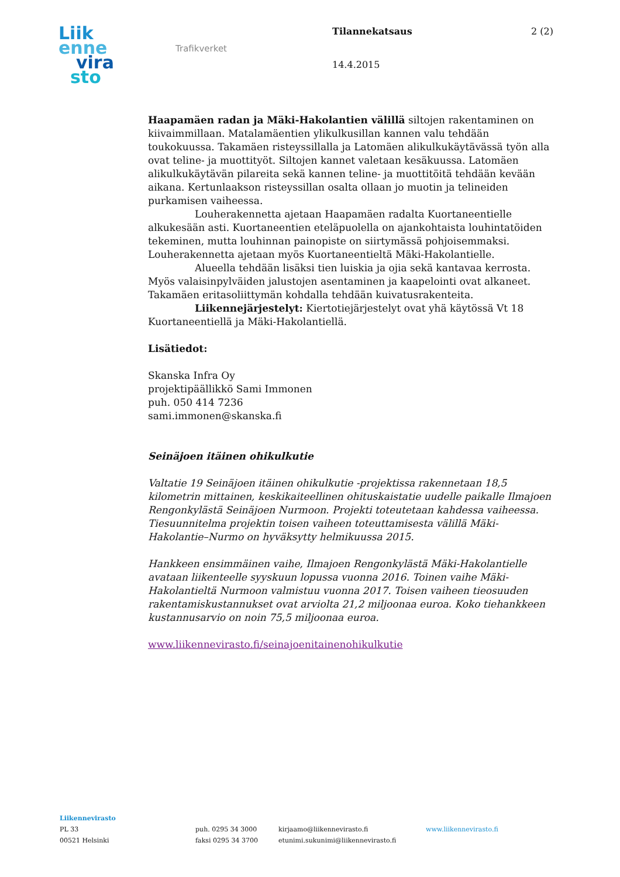Liik
enne
vira
sto
Trafikverket
Tilannekatsaus
14.4.2015
2 (2)
Haapamäen radan ja Mäki-Hakolantien välillä siltojen rakentaminen on kiivaimmillaan. Matalamäentien ylikulkusillan kannen valu tehdään toukokuussa. Takamäen risteyssillalla ja Latomäen alikulkukäytävässä työn alla ovat teline- ja muottityöt. Siltojen kannet valetaan kesäkuussa. Latomäen alikulkukäytävän pilareita sekä kannen teline- ja muottitöitä tehdään kevään aikana. Kertunlaakson risteyssillan osalta ollaan jo muotin ja telineiden purkamisen vaiheessa.
Louherakennetta ajetaan Haapamäen radalta Kuortaneentielle alkukesään asti. Kuortaneentien eteläpuolella on ajankohtaista louhintatöiden tekeminen, mutta louhinnan painopiste on siirtymässä pohjoisemmaksi. Louherakennetta ajetaan myös Kuortaneentieltä Mäki-Hakolantielle.
Alueella tehdään lisäksi tien luiskia ja ojia sekä kantavaa kerrosta. Myös valaisinpylväiden jalustojen asentaminen ja kaapelointi ovat alkaneet. Takamäen eritasoliittymän kohdalla tehdään kuivatusrakenteita.
Liikennejärjestelyt: Kiertotiejärjestelyt ovat yhä käytössä Vt 18 Kuortaneentiellä ja Mäki-Hakolantiellä.
Lisätiedot:
Skanska Infra Oy
projektipäällikkö Sami Immonen
puh. 050 414 7236
sami.immonen@skanska.fi
Seinäjoen itäinen ohikulkutie
Valtatie 19 Seinäjoen itäinen ohikulkutie -projektissa rakennetaan 18,5 kilometrin mittainen, keskikaiteellinen ohituskaistatie uudelle paikalle Ilmajoen Rengonkylästä Seinäjoen Nurmoon. Projekti toteutetaan kahdessa vaiheessa. Tiesuunnitelma projektin toisen vaiheen toteuttamisesta välillä Mäki-Hakolantie–Nurmo on hyväksytty helmikuussa 2015.
Hankkeen ensimmäinen vaihe, Ilmajoen Rengonkylästä Mäki-Hakolantielle avataan liikenteelle syyskuun lopussa vuonna 2016. Toinen vaihe Mäki-Hakolantieltä Nurmoon valmistuu vuonna 2017. Toisen vaiheen tieosuuden rakentamiskustannukset ovat arviolta 21,2 miljoonaa euroa. Koko tiehankkeen kustannusarvio on noin 75,5 miljoonaa euroa.
www.liikennevirasto.fi/seinajoenitainenohikulkutie
Liikennevirasto
PL 33
00521 Helsinki
puh. 0295 34 3000
faksi 0295 34 3700
kirjaamo@liikennevirasto.fi
etunimi.sukunimi@liikennevirasto.fi
www.liikennevirasto.fi